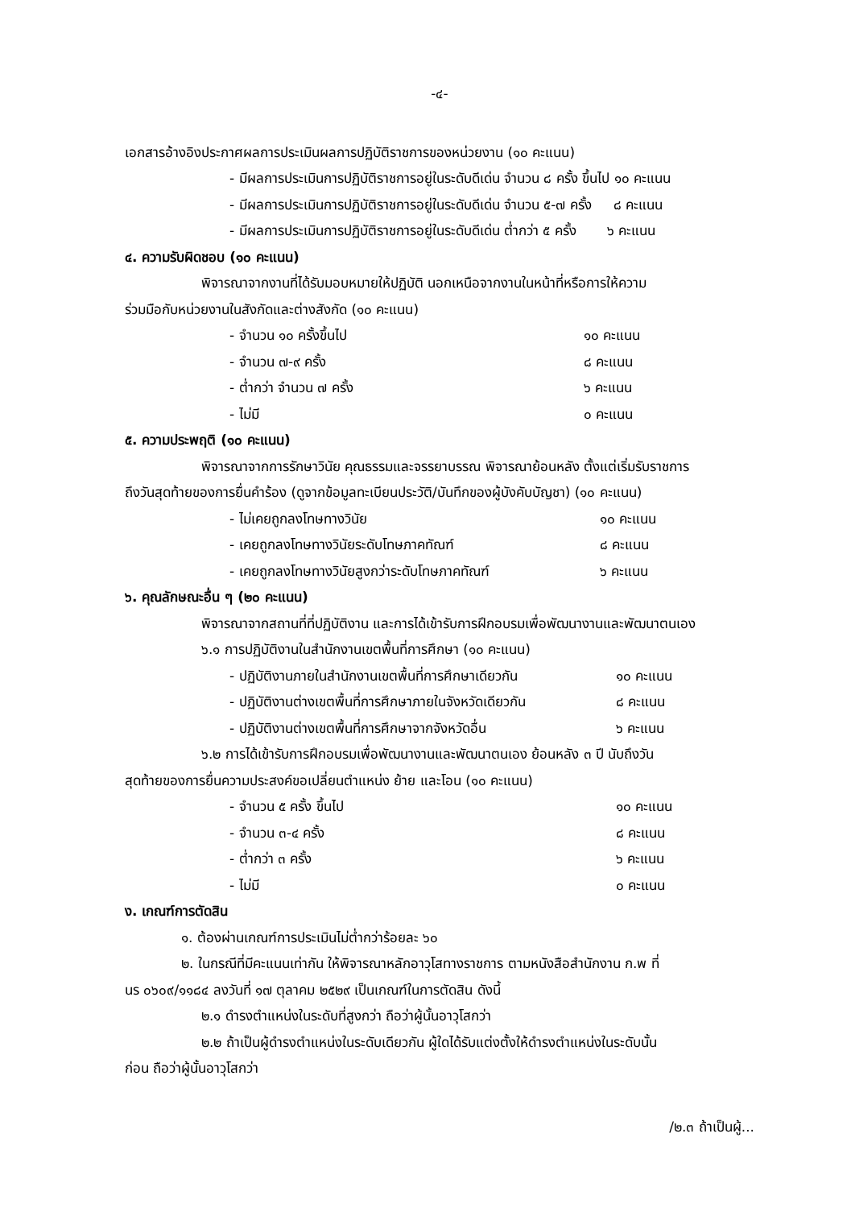-๔-
เอกสารอ้างอิงประกาศผลการประเมินผลการปฏิบัติราชการของหน่วยงาน (๑๐ คะแนน)
- มีผลการประเมินการปฏิบัติราชการอยู่ในระดับดีเด่น จำนวน ๘ ครั้ง ขึ้นไป ๑๐ คะแนน
- มีผลการประเมินการปฏิบัติราชการอยู่ในระดับดีเด่น จำนวน ๕-๗ ครั้ง ๘ คะแนน
- มีผลการประเมินการปฏิบัติราชการอยู่ในระดับดีเด่น ต่ำกว่า ๕ ครั้ง ๖ คะแนน
๔. ความรับผิดชอบ (๑๐ คะแนน)
พิจารณาจากงานที่ได้รับมอบหมายให้ปฏิบัติ นอกเหนือจากงานในหน้าที่หรือการให้ความ
ร่วมมือกับหน่วยงานในสังกัดและต่างสังกัด (๑๐ คะแนน)
- จำนวน ๑๐ ครั้งขึ้นไป ๑๐ คะแนน
- จำนวน ๗-๙ ครั้ง ๘ คะแนน
- ต่ำกว่า จำนวน ๗ ครั้ง ๖ คะแนน
- ไม่มี ๐ คะแนน
๕. ความประพฤติ (๑๐ คะแนน)
พิจารณาจากการรักษาวินัย คุณธรรมและจรรยาบรรณ พิจารณาย้อนหลัง ตั้งแต่เริ่มรับราชการ
ถึงวันสุดท้ายของการยื่นคำร้อง (ดูจากข้อมูลทะเบียนประวัติ/บันทึกของผู้บังคับบัญชา) (๑๐ คะแนน)
- ไม่เคยถูกลงโทษทางวินัย ๑๐ คะแนน
- เคยถูกลงโทษทางวินัยระดับโทษภาคทัณฑ์ ๘ คะแนน
- เคยถูกลงโทษทางวินัยสูงกว่าระดับโทษภาคทัณฑ์ ๖ คะแนน
๖. คุณลักษณะอื่น ๆ (๒๐ คะแนน)
พิจารณาจากสถานที่ที่ปฏิบัติงาน และการได้เข้ารับการฝึกอบรมเพื่อพัฒนางานและพัฒนาตนเอง
๖.๑ การปฏิบัติงานในสำนักงานเขตพื้นที่การศึกษา (๑๐ คะแนน)
- ปฏิบัติงานภายในสำนักงานเขตพื้นที่การศึกษาเดียวกัน ๑๐ คะแนน
- ปฏิบัติงานต่างเขตพื้นที่การศึกษาภายในจังหวัดเดียวกัน ๘ คะแนน
- ปฏิบัติงานต่างเขตพื้นที่การศึกษาจากจังหวัดอื่น ๖ คะแนน
๖.๒ การได้เข้ารับการฝึกอบรมเพื่อพัฒนางานและพัฒนาตนเอง ย้อนหลัง ๓ ปี นับถึงวัน
สุดท้ายของการยื่นความประสงค์ขอเปลี่ยนตำแหน่ง ย้าย และโอน (๑๐ คะแนน)
- จำนวน ๕ ครั้ง ขึ้นไป ๑๐ คะแนน
- จำนวน ๓-๔ ครั้ง ๘ คะแนน
- ต่ำกว่า ๓ ครั้ง ๖ คะแนน
- ไม่มี ๐ คะแนน
ง. เกณฑ์การตัดสิน
๑. ต้องผ่านเกณฑ์การประเมินไม่ต่ำกว่าร้อยละ ๖๐
๒. ในกรณีที่มีคะแนนเท่ากัน ให้พิจารณาหลักอาวุโสทางราชการ ตามหนังสือสำนักงาน ก.พ ที่
นร ๐๖๐๙/๑๑๘๔ ลงวันที่ ๑๗ ตุลาคม ๒๕๒๙ เป็นเกณฑ์ในการตัดสิน ดังนี้
๒.๑ ดำรงตำแหน่งในระดับที่สูงกว่า ถือว่าผู้นั้นอาวุโสกว่า
๒.๒ ถ้าเป็นผู้ดำรงตำแหน่งในระดับเดียวกัน ผู้ใดได้รับแต่งตั้งให้ดำรงตำแหน่งในระดับนั้น
ก่อน ถือว่าผู้นั้นอาวุโสกว่า
/๒.๓ ถ้าเป็นผู้...